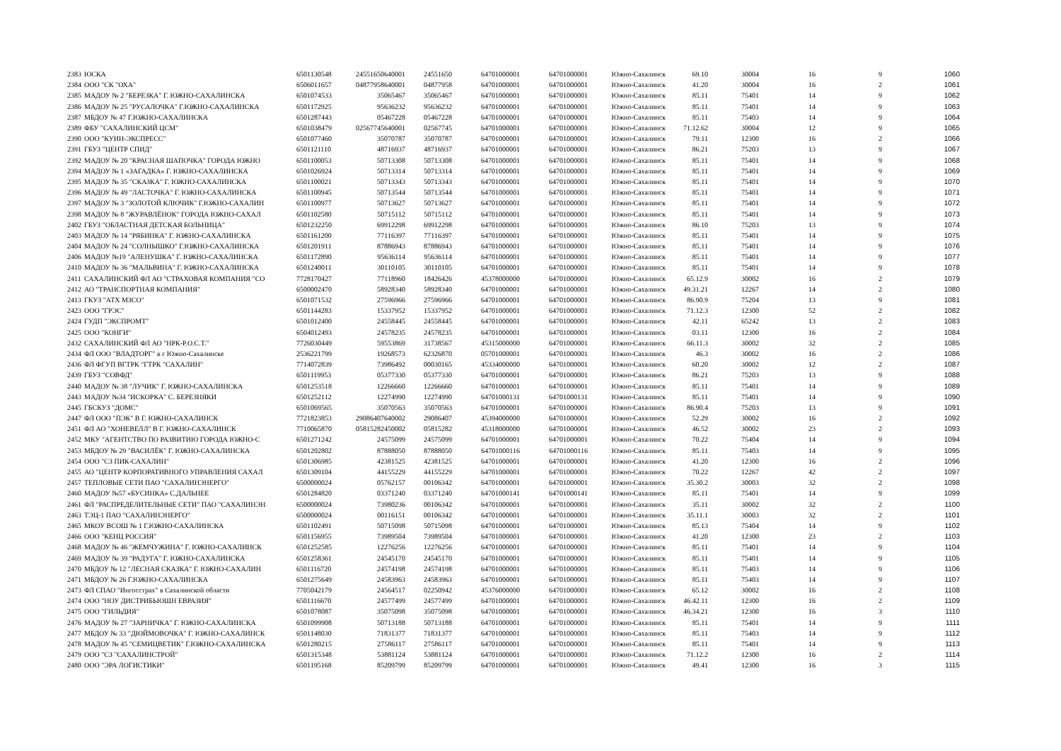| 2383 | ЮСКА | 6501130548 | 24551650640001 | 24551650 | 64701000001 | 64701000001 | Южно-Сахалинск | 69.10 | 30004 | 16 | 9 | 1060 |
| 2384 | ООО "СК "ОХА" | 6506011657 | 04877958640001 | 04877958 | 64701000001 | 64701000001 | Южно-Сахалинск | 41.20 | 30004 | 16 | 2 | 1061 |
| 2385 | МАДОУ № 2 "БЕРЕЗКА" Г. ЮЖНО-САХАЛИНСКА | 6501074533 | 35065467 | 35065467 | 64701000001 | 64701000001 | Южно-Сахалинск | 85.11 | 75401 | 14 | 9 | 1062 |
| 2386 | МАДОУ № 25 "РУСАЛОЧКА" Г.ЮЖНО-САХАЛИНСКА | 6501172925 | 95636232 | 95636232 | 64701000001 | 64701000001 | Южно-Сахалинск | 85.11 | 75401 | 14 | 9 | 1063 |
| 2387 | МБДОУ № 47 Г.ЮЖНО-САХАЛИНСКА | 6501287443 | 05467228 | 05467228 | 64701000001 | 64701000001 | Южно-Сахалинск | 85.11 | 75403 | 14 | 9 | 1064 |
| 2389 | ФБУ "САХАЛИНСКИЙ ЦСМ" | 6501038479 | 02567745640001 | 02567745 | 64701000001 | 64701000001 | Южно-Сахалинск | 71.12.62 | 30004 | 12 | 9 | 1065 |
| 2390 | ООО "КУИН-ЭКСПРЕСС" | 6501077460 | 35070787 | 35070787 | 64701000001 | 64701000001 | Южно-Сахалинск | 79.11 | 12300 | 16 | 2 | 1066 |
| 2391 | ГБУЗ "ЦЕНТР СПИД" | 6501121110 | 48716937 | 48716937 | 64701000001 | 64701000001 | Южно-Сахалинск | 86.21 | 75203 | 13 | 9 | 1067 |
| 2392 | МАДОУ № 20 "КРАСНАЯ ШАПОЧКА" ГОРОДА ЮЖНО | 6501100053 | 50713308 | 50713308 | 64701000001 | 64701000001 | Южно-Сахалинск | 85.11 | 75401 | 14 | 9 | 1068 |
| 2394 | МАДОУ № 1 «ЗАГАДКА» Г. ЮЖНО-САХАЛИНСКА | 6501026924 | 50713314 | 50713314 | 64701000001 | 64701000001 | Южно-Сахалинск | 85.11 | 75401 | 14 | 9 | 1069 |
| 2395 | МАДОУ № 35 "СКАЗКА" Г. ЮЖНО-САХАЛИНСКА | 6501100021 | 50713343 | 50713343 | 64701000001 | 64701000001 | Южно-Сахалинск | 85.11 | 75401 | 14 | 9 | 1070 |
| 2396 | МАДОУ № 49 "ЛАСТОЧКА" Г. ЮЖНО-САХАЛИНСКА | 6501100945 | 50713544 | 50713544 | 64701000001 | 64701000001 | Южно-Сахалинск | 85.11 | 75401 | 14 | 9 | 1071 |
| 2397 | МАДОУ № 3 "ЗОЛОТОЙ КЛЮЧИК" Г.ЮЖНО-САХАЛИН | 6501100977 | 50713627 | 50713627 | 64701000001 | 64701000001 | Южно-Сахалинск | 85.11 | 75401 | 14 | 9 | 1072 |
| 2398 | МАДОУ № 8 "ЖУРАВЛЁНОК" ГОРОДА ЮЖНО-САХАЛ | 6501102580 | 50715112 | 50715112 | 64701000001 | 64701000001 | Южно-Сахалинск | 85.11 | 75401 | 14 | 9 | 1073 |
| 2402 | ГБУЗ "ОБЛАСТНАЯ ДЕТСКАЯ БОЛЬНИЦА" | 6501232250 | 69912298 | 69912298 | 64701000001 | 64701000001 | Южно-Сахалинск | 86.10 | 75203 | 13 | 9 | 1074 |
| 2403 | МАДОУ № 14 "РЯБИНКА" Г. ЮЖНО-САХАЛИНСКА | 6501161200 | 77116397 | 77116397 | 64701000001 | 64701000001 | Южно-Сахалинск | 85.11 | 75401 | 14 | 9 | 1075 |
| 2404 | МАДОУ № 24 "СОЛНЫШКО" Г.ЮЖНО-САХАЛИНСКА | 6501201911 | 87886943 | 87886943 | 64701000001 | 64701000001 | Южно-Сахалинск | 85.11 | 75401 | 14 | 9 | 1076 |
| 2406 | МАДОУ №19 "АЛЕНУШКА" Г. ЮЖНО-САХАЛИНСКА | 6501172890 | 95636114 | 95636114 | 64701000001 | 64701000001 | Южно-Сахалинск | 85.11 | 75401 | 14 | 9 | 1077 |
| 2410 | МАДОУ № 36 "МАЛЬВИНА" Г. ЮЖНО-САХАЛИНСКА | 6501240011 | 30110105 | 30110105 | 64701000001 | 64701000001 | Южно-Сахалинск | 85.11 | 75401 | 14 | 9 | 1078 |
| 2411 | САХАЛИНСКИЙ ФЛ АО "СТРАХОВАЯ КОМПАНИЯ "СО | 7728170427 | 77118960 | 18426426 | 45378000000 | 64701000001 | Южно-Сахалинск | 65.12.9 | 30002 | 16 | 2 | 1079 |
| 2412 | АО "ТРАНСПОРТНАЯ КОМПАНИЯ" | 6500002470 | 58928340 | 58928340 | 64701000001 | 64701000001 | Южно-Сахалинск | 49.31.21 | 12267 | 14 | 2 | 1080 |
| 2413 | ГКУЗ "АТХ МЗСО" | 6501071532 | 27596966 | 27596966 | 64701000001 | 64701000001 | Южно-Сахалинск | 86.90.9 | 75204 | 13 | 9 | 1081 |
| 2423 | ООО "ГРЭС" | 6501144283 | 15337952 | 15337952 | 64701000001 | 64701000001 | Южно-Сахалинск | 71.12.3 | 12300 | 52 | 2 | 1082 |
| 2424 | ГУДП "ЭКСПРОМТ" | 6501012400 | 24558445 | 24558445 | 64701000001 | 64701000001 | Южно-Сахалинск | 42.11 | 65242 | 13 | 2 | 1083 |
| 2425 | ООО "КОНГИ" | 6504012493 | 24578235 | 24578235 | 64701000001 | 64701000001 | Южно-Сахалинск | 03.11 | 12300 | 16 | 2 | 1084 |
| 2432 | САХАЛИНСКИЙ ФЛ АО "НРК-Р.О.С.Т." | 7726030449 | 59553869 | 31738567 | 45315000000 | 64701000001 | Южно-Сахалинск | 66.11.3 | 30002 | 32 | 2 | 1085 |
| 2434 | ФЛ ООО "ВЛАДТОРГ" в г Южно-Сахалинске | 2536221799 | 19268573 | 62326870 | 05701000001 | 64701000001 | Южно-Сахалинск | 46.3 | 30002 | 16 | 2 | 1086 |
| 2436 | ФЛ ФГУП ВГТРК "ГТРК "САХАЛИН" | 7714072839 | 73986492 | 00030165 | 45334000000 | 64701000001 | Южно-Сахалинск | 60.20 | 30002 | 12 | 2 | 1087 |
| 2439 | ГБУЗ "СОВФД" | 6501119953 | 05377330 | 05377330 | 64701000001 | 64701000001 | Южно-Сахалинск | 86.21 | 75203 | 13 | 9 | 1088 |
| 2440 | МАДОУ № 38 "ЛУЧИК" Г. ЮЖНО-САХАЛИНСКА | 6501253518 | 12266660 | 12266660 | 64701000001 | 64701000001 | Южно-Сахалинск | 85.11 | 75401 | 14 | 9 | 1089 |
| 2443 | МАДОУ №34 "ИСКОРКА" С. БЕРЕЗНЯКИ | 6501252112 | 12274990 | 12274990 | 64701000131 | 64701000131 | Южно-Сахалинск | 85.11 | 75401 | 14 | 9 | 1090 |
| 2445 | ГБСКУЗ "ДОМС" | 6501069565 | 35070563 | 35070563 | 64701000001 | 64701000001 | Южно-Сахалинск | 86.90.4 | 75203 | 13 | 9 | 1091 |
| 2447 | ФЛ ООО "ПЭК" В Г. ЮЖНО-САХАЛИНСК | 7721823853 | 29086407640002 | 29086407 | 45394000000 | 64701000001 | Южно-Сахалинск | 52.29 | 30002 | 16 | 2 | 1092 |
| 2451 | ФЛ АО "ХОНЕВЕЛЛ" В Г. ЮЖНО-САХАЛИНСК | 7710065870 | 05815282450002 | 05815282 | 45318000000 | 64701000001 | Южно-Сахалинск | 46.52 | 30002 | 23 | 2 | 1093 |
| 2452 | МКУ "АГЕНТСТВО ПО РАЗВИТИЮ ГОРОДА ЮЖНО-С | 6501271242 | 24575099 | 24575099 | 64701000001 | 64701000001 | Южно-Сахалинск | 70.22 | 75404 | 14 | 9 | 1094 |
| 2453 | МБДОУ № 29 "ВАСИЛЁК" Г. ЮЖНО-САХАЛИНСКА | 6501202802 | 87888050 | 87888050 | 64701000116 | 64701000116 | Южно-Сахалинск | 85.11 | 75403 | 14 | 9 | 1095 |
| 2454 | ООО "СЗ ПИК-САХАЛИН" | 6501306985 | 42381525 | 42381525 | 64701000001 | 64701000001 | Южно-Сахалинск | 41.20 | 12300 | 16 | 2 | 1096 |
| 2455 | АО "ЦЕНТР КОРПОРАТИВНОГО УПРАВЛЕНИЯ САХАЛ | 6501309104 | 44155229 | 44155229 | 64701000001 | 64701000001 | Южно-Сахалинск | 70.22 | 12267 | 42 | 2 | 1097 |
| 2457 | ТЕПЛОВЫЕ СЕТИ ПАО "САХАЛИНЭНЕРГО" | 6500000024 | 05762157 | 00106342 | 64701000001 | 64701000001 | Южно-Сахалинск | 35.30.2 | 30003 | 32 | 2 | 1098 |
| 2460 | МАДОУ №57 «БУСИНКА» С.ДАЛЬНЕЕ | 6501284820 | 03371240 | 03371240 | 64701000141 | 64701000141 | Южно-Сахалинск | 85.11 | 75401 | 14 | 9 | 1099 |
| 2461 | ФЛ "РАСПРЕДЕЛИТЕЛЬНЫЕ СЕТИ" ПАО "САХАЛИНЭН | 6500000024 | 73980236 | 00106342 | 64701000001 | 64701000001 | Южно-Сахалинск | 35.11 | 30002 | 32 | 2 | 1100 |
| 2463 | ТЭЦ-1 ПАО "САХАЛИНЭНЕРГО" | 6500000024 | 00116151 | 00106342 | 64701000001 | 64701000001 | Южно-Сахалинск | 35.11.1 | 30003 | 32 | 2 | 1101 |
| 2465 | МКОУ ВСОШ № 1 Г.ЮЖНО-САХАЛИНСКА | 6501102491 | 50715098 | 50715098 | 64701000001 | 64701000001 | Южно-Сахалинск | 85.13 | 75404 | 14 | 9 | 1102 |
| 2466 | ООО "КЕНЦ РОССИЯ" | 6501156955 | 73989504 | 73989504 | 64701000001 | 64701000001 | Южно-Сахалинск | 41.20 | 12300 | 23 | 2 | 1103 |
| 2468 | МАДОУ № 46 "ЖЕМЧУЖИНА" Г. ЮЖНО-САХАЛИНСК | 6501252585 | 12276256 | 12276256 | 64701000001 | 64701000001 | Южно-Сахалинск | 85.11 | 75401 | 14 | 9 | 1104 |
| 2469 | МАДОУ № 39 "РАДУГА" Г. ЮЖНО-САХАЛИНСКА | 6501258361 | 24545170 | 24545170 | 64701000001 | 64701000001 | Южно-Сахалинск | 85.11 | 75401 | 14 | 9 | 1105 |
| 2470 | МБДОУ № 12 "ЛЕСНАЯ СКАЗКА" Г. ЮЖНО-САХАЛИН | 6501116720 | 24574198 | 24574198 | 64701000001 | 64701000001 | Южно-Сахалинск | 85.11 | 75403 | 14 | 9 | 1106 |
| 2471 | МБДОУ № 26 Г.ЮЖНО-САХАЛИНСКА | 6501275649 | 24583963 | 24583963 | 64701000001 | 64701000001 | Южно-Сахалинск | 85.11 | 75403 | 14 | 9 | 1107 |
| 2473 | ФЛ СПАО "Ингосстрах" в Сахалинской области | 7705042179 | 24564517 | 02250942 | 45376000000 | 64701000001 | Южно-Сахалинск | 65.12 | 30002 | 16 | 2 | 1108 |
| 2474 | ООО "НОУ ДИСТРИБЬЮШН ЕВРАЗИЯ" | 6501116670 | 24577499 | 24577499 | 64701000001 | 64701000001 | Южно-Сахалинск | 46.42.11 | 12300 | 16 | 2 | 1109 |
| 2475 | ООО "ГИЛЬДИЯ" | 6501078087 | 35075098 | 35075098 | 64701000001 | 64701000001 | Южно-Сахалинск | 46.34.21 | 12300 | 16 | 3 | 1110 |
| 2476 | МАДОУ № 27 "ЗАРНИЧКА" Г. ЮЖНО-САХАЛИНСКА | 6501099908 | 50713188 | 50713188 | 64701000001 | 64701000001 | Южно-Сахалинск | 85.11 | 75401 | 14 | 9 | 1111 |
| 2477 | МБДОУ № 33 "ДЮЙМОВОЧКА" Г. ЮЖНО-САХАЛИНСК | 6501148030 | 71831377 | 71831377 | 64701000001 | 64701000001 | Южно-Сахалинск | 85.11 | 75403 | 14 | 9 | 1112 |
| 2478 | МАДОУ № 45 "СЕМИЦВЕТИК" Г.ЮЖНО-САХАЛИНСКА | 6501280215 | 27586117 | 27586117 | 64701000001 | 64701000001 | Южно-Сахалинск | 85.11 | 75401 | 14 | 9 | 1113 |
| 2479 | ООО "СЗ "САХАЛИНСТРОЙ" | 6501315348 | 53881124 | 53881124 | 64701000001 | 64701000001 | Южно-Сахалинск | 71.12.2 | 12300 | 16 | 2 | 1114 |
| 2480 | ООО "ЭРА ЛОГИСТИКИ" | 6501195168 | 85209799 | 85209799 | 64701000001 | 64701000001 | Южно-Сахалинск | 49.41 | 12300 | 16 | 3 | 1115 |